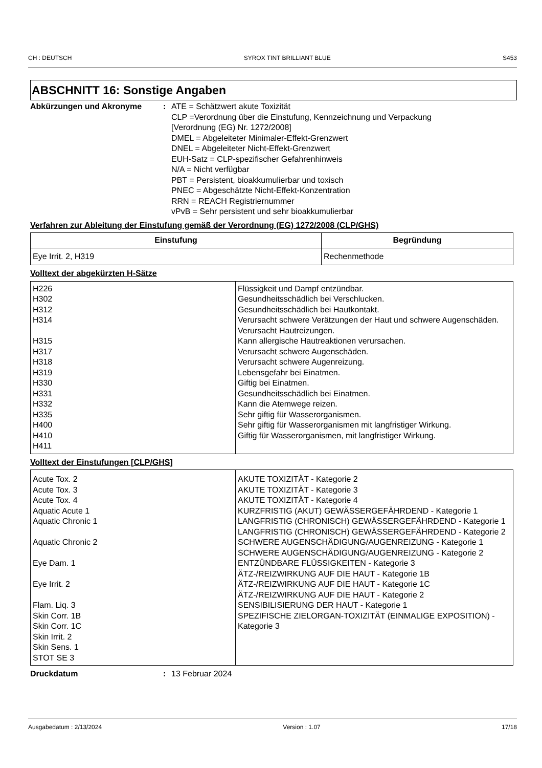CH : DEUTSCH SYROX TINT BRILLIANT BLUE S453
ABSCHNITT 16: Sonstige Angaben
Abkürzungen und Akronyme : ATE = Schätzwert akute Toxizität
CLP =Verordnung über die Einstufung, Kennzeichnung und Verpackung [Verordnung (EG) Nr. 1272/2008]
DMEL = Abgeleiteter Minimaler-Effekt-Grenzwert
DNEL = Abgeleiteter Nicht-Effekt-Grenzwert
EUH-Satz = CLP-spezifischer Gefahrenhinweis
N/A = Nicht verfügbar
PBT = Persistent, bioakkumulierbar und toxisch
PNEC = Abgeschätzte Nicht-Effekt-Konzentration
RRN = REACH Registriernummer
vPvB = Sehr persistent und sehr bioakkumulierbar
Verfahren zur Ableitung der Einstufung gemäß der Verordnung (EG) 1272/2008 (CLP/GHS)
| Einstufung | Begründung |
| --- | --- |
| Eye Irrit. 2, H319 | Rechenmethode |
Volltext der abgekürzten H-Sätze
| H226 H302 H312 H314 H315 H317 H318 H319 H330 H331 H332 H335 H400 H410 H411 | Flüssigkeit und Dampf entzündbar. Gesundheitsschädlich bei Verschlucken. Gesundheitsschädlich bei Hautkontakt. Verursacht schwere Verätzungen der Haut und schwere Augenschäden. Verursacht Hautreizungen. Kann allergische Hautreaktionen verursachen. Verursacht schwere Augenschäden. Verursacht schwere Augenreizung. Lebensgefahr bei Einatmen. Giftig bei Einatmen. Gesundheitsschädlich bei Einatmen. Kann die Atemwege reizen. Sehr giftig für Wasserorganismen. Sehr giftig für Wasserorganismen mit langfristiger Wirkung. Giftig für Wasserorganismen, mit langfristiger Wirkung. |
Volltext der Einstufungen [CLP/GHS]
| Acute Tox. 2 Acute Tox. 3 Acute Tox. 4 Aquatic Acute 1 Aquatic Chronic 1 Aquatic Chronic 2 Eye Dam. 1 Eye Irrit. 2 Flam. Liq. 3 Skin Corr. 1B Skin Corr. 1C Skin Irrit. 2 Skin Sens. 1 STOT SE 3 | AKUTE TOXIZITÄT - Kategorie 2 AKUTE TOXIZITÄT - Kategorie 3 AKUTE TOXIZITÄT - Kategorie 4 KURZFRISTIG (AKUT) GEWÄSSERGEFÄHRDEND - Kategorie 1 LANGFRISTIG (CHRONISCH) GEWÄSSERGEFÄHRDEND - Kategorie 1 LANGFRISTIG (CHRONISCH) GEWÄSSERGEFÄHRDEND - Kategorie 2 SCHWERE AUGENSCHÄDIGUNG/AUGENREIZUNG - Kategorie 1 SCHWERE AUGENSCHÄDIGUNG/AUGENREIZUNG - Kategorie 2 ENTZÜNDBARE FLÜSSIGKEITEN - Kategorie 3 ÄTZ-/REIZWIRKUNG AUF DIE HAUT - Kategorie 1B ÄTZ-/REIZWIRKUNG AUF DIE HAUT - Kategorie 1C ÄTZ-/REIZWIRKUNG AUF DIE HAUT - Kategorie 2 SENSIBILISIERUNG DER HAUT - Kategorie 1 SPEZIFISCHE ZIELORGAN-TOXIZITÄT (EINMALIGE EXPOSITION) - Kategorie 3 |
Druckdatum : 13 Februar 2024
Ausgabedatum : 2/13/2024 Version : 1.07 17/18